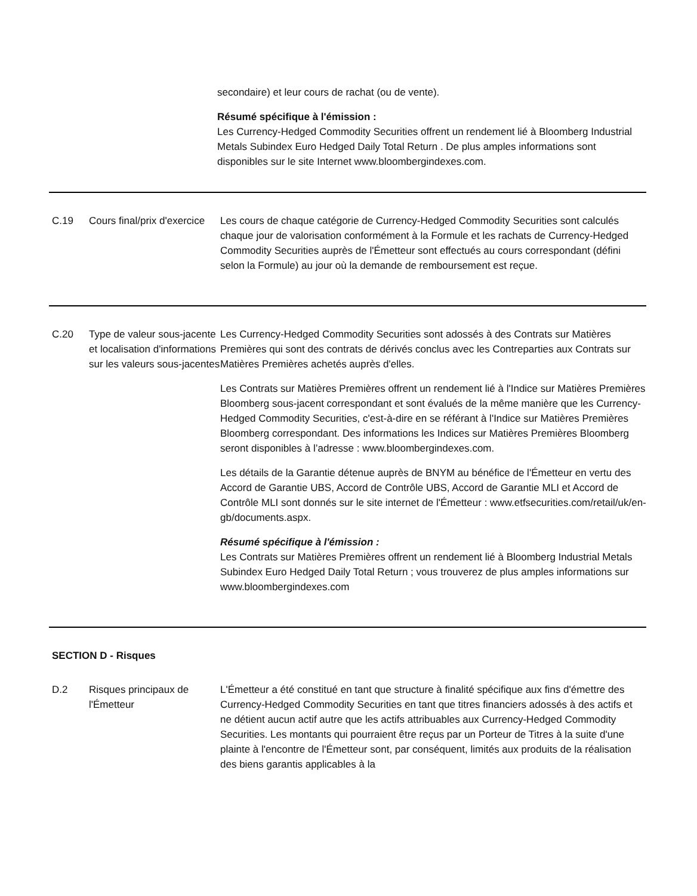secondaire) et leur cours de rachat (ou de vente).
Résumé spécifique à l'émission :
Les Currency-Hedged Commodity Securities offrent un rendement lié à Bloomberg Industrial Metals Subindex Euro Hedged Daily Total Return . De plus amples informations sont disponibles sur le site Internet www.bloombergindexes.com.
C.19 Cours final/prix d'exercice
Les cours de chaque catégorie de Currency-Hedged Commodity Securities sont calculés chaque jour de valorisation conformément à la Formule et les rachats de Currency-Hedged Commodity Securities auprès de l'Émetteur sont effectués au cours correspondant (défini selon la Formule) au jour où la demande de remboursement est reçue.
C.20 Type de valeur sous-jacente et localisation d'informations sur les valeurs sous-jacentes
Les Currency-Hedged Commodity Securities sont adossés à des Contrats sur Matières Premières qui sont des contrats de dérivés conclus avec les Contreparties aux Contrats sur Matières Premières achetés auprès d'elles.
Les Contrats sur Matières Premières offrent un rendement lié à l'Indice sur Matières Premières Bloomberg sous-jacent correspondant et sont évalués de la même manière que les Currency-Hedged Commodity Securities, c'est-à-dire en se référant à l'Indice sur Matières Premières Bloomberg correspondant. Des informations les Indices sur Matières Premières Bloomberg seront disponibles à l’adresse : www.bloombergindexes.com.
Les détails de la Garantie détenue auprès de BNYM au bénéfice de l'Émetteur en vertu des Accord de Garantie UBS, Accord de Contrôle UBS, Accord de Garantie MLI et Accord de Contrôle MLI sont donnés sur le site internet de l'Émetteur : www.etfsecurities.com/retail/uk/en-gb/documents.aspx.
Résumé spécifique à l'émission :
Les Contrats sur Matières Premières offrent un rendement lié à Bloomberg Industrial Metals Subindex Euro Hedged Daily Total Return ; vous trouverez de plus amples informations sur www.bloombergindexes.com
SECTION D - Risques
D.2 Risques principaux de l'Émetteur
L'Émetteur a été constitué en tant que structure à finalité spécifique aux fins d'émettre des Currency-Hedged Commodity Securities en tant que titres financiers adossés à des actifs et ne détient aucun actif autre que les actifs attribuables aux Currency-Hedged Commodity Securities. Les montants qui pourraient être reçus par un Porteur de Titres à la suite d'une plainte à l'encontre de l'Émetteur sont, par conséquent, limités aux produits de la réalisation des biens garantis applicables à la